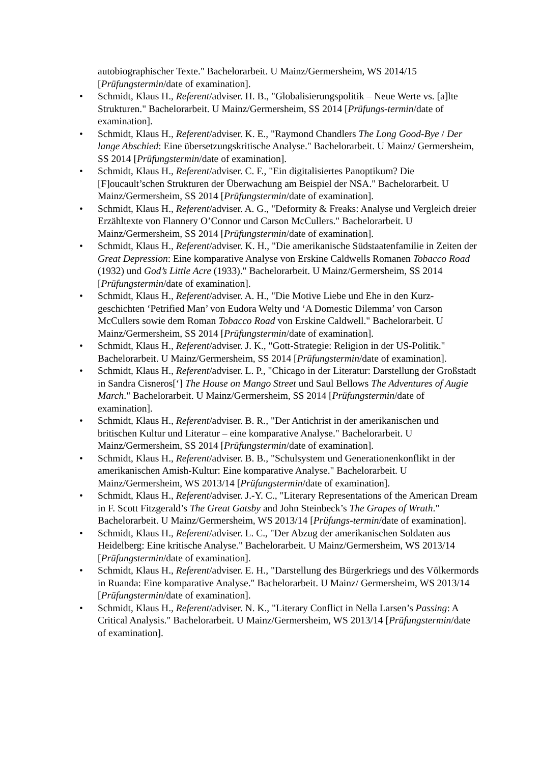autobiographischer Texte." Bachelorarbeit. U Mainz/Germersheim, WS 2014/15 [Prüfungstermin/date of examination].
• Schmidt, Klaus H., Referent/adviser. H. B., "Globalisierungspolitik – Neue Werte vs. [a]lte Strukturen." Bachelorarbeit. U Mainz/Germersheim, SS 2014 [Prüfungs-termin/date of examination].
• Schmidt, Klaus H., Referent/adviser. K. E., "Raymond Chandlers The Long Good-Bye / Der lange Abschied: Eine übersetzungskritische Analyse." Bachelorarbeit. U Mainz/ Germersheim, SS 2014 [Prüfungstermin/date of examination].
• Schmidt, Klaus H., Referent/adviser. C. F., "Ein digitalisiertes Panoptikum? Die [F]oucault’schen Strukturen der Überwachung am Beispiel der NSA." Bachelorarbeit. U Mainz/Germersheim, SS 2014 [Prüfungstermin/date of examination].
• Schmidt, Klaus H., Referent/adviser. A. G., "Deformity & Freaks: Analyse und Vergleich dreier Erzähltexte von Flannery O’Connor und Carson McCullers." Bachelorarbeit. U Mainz/Germersheim, SS 2014 [Prüfungstermin/date of examination].
• Schmidt, Klaus H., Referent/adviser. K. H., "Die amerikanische Südstaatenfamilie in Zeiten der Great Depression: Eine komparative Analyse von Erskine Caldwells Romanen Tobacco Road (1932) und God’s Little Acre (1933)." Bachelorarbeit. U Mainz/Germersheim, SS 2014 [Prüfungstermin/date of examination].
• Schmidt, Klaus H., Referent/adviser. A. H., "Die Motive Liebe und Ehe in den Kurz-geschichten ‘Petrified Man’ von Eudora Welty und ‘A Domestic Dilemma’ von Carson McCullers sowie dem Roman Tobacco Road von Erskine Caldwell." Bachelorarbeit. U Mainz/Germersheim, SS 2014 [Prüfungstermin/date of examination].
• Schmidt, Klaus H., Referent/adviser. J. K., "Gott-Strategie: Religion in der US-Politik." Bachelorarbeit. U Mainz/Germersheim, SS 2014 [Prüfungstermin/date of examination].
• Schmidt, Klaus H., Referent/adviser. L. P., "Chicago in der Literatur: Darstellung der Großstadt in Sandra Cisneros[‘] The House on Mango Street und Saul Bellows The Adventures of Augie March." Bachelorarbeit. U Mainz/Germersheim, SS 2014 [Prüfungstermin/date of examination].
• Schmidt, Klaus H., Referent/adviser. B. R., "Der Antichrist in der amerikanischen und britischen Kultur und Literatur – eine komparative Analyse." Bachelorarbeit. U Mainz/Germersheim, SS 2014 [Prüfungstermin/date of examination].
• Schmidt, Klaus H., Referent/adviser. B. B., "Schulsystem und Generationenkonflikt in der amerikanischen Amish-Kultur: Eine komparative Analyse." Bachelorarbeit. U Mainz/Germersheim, WS 2013/14 [Prüfungstermin/date of examination].
• Schmidt, Klaus H., Referent/adviser. J.-Y. C., "Literary Representations of the American Dream in F. Scott Fitzgerald’s The Great Gatsby and John Steinbeck’s The Grapes of Wrath." Bachelorarbeit. U Mainz/Germersheim, WS 2013/14 [Prüfungs-termin/date of examination].
• Schmidt, Klaus H., Referent/adviser. L. C., "Der Abzug der amerikanischen Soldaten aus Heidelberg: Eine kritische Analyse." Bachelorarbeit. U Mainz/Germersheim, WS 2013/14 [Prüfungstermin/date of examination].
• Schmidt, Klaus H., Referent/adviser. E. H., "Darstellung des Bürgerkriegs und des Völkermords in Ruanda: Eine komparative Analyse." Bachelorarbeit. U Mainz/ Germersheim, WS 2013/14 [Prüfungstermin/date of examination].
• Schmidt, Klaus H., Referent/adviser. N. K., "Literary Conflict in Nella Larsen’s Passing: A Critical Analysis." Bachelorarbeit. U Mainz/Germersheim, WS 2013/14 [Prüfungstermin/date of examination].